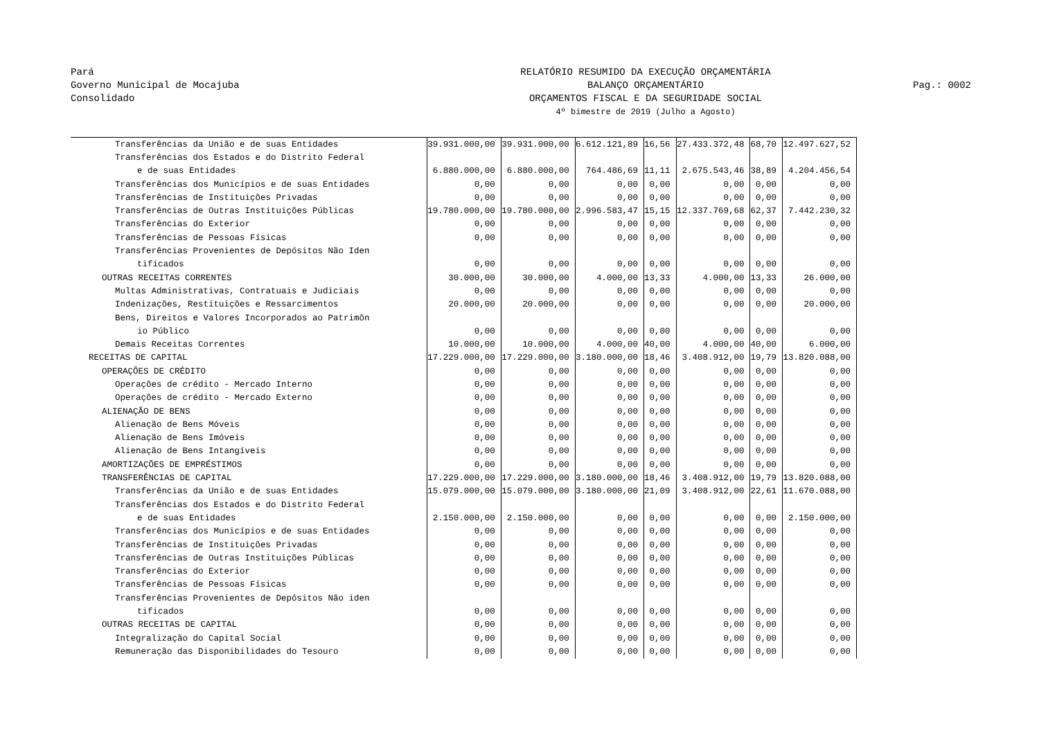Pará
Governo Municipal de Mocajuba
Consolidado
RELATÓRIO RESUMIDO DA EXECUÇÃO ORÇAMENTÁRIA
BALANÇO ORÇAMENTÁRIO
ORÇAMENTOS FISCAL E DA SEGURIDADE SOCIAL
4º bimestre de 2019 (Julho a Agosto)
Pag.: 0002
| Transferências da União e de suas Entidades | 39.931.000,00 | 39.931.000,00 | 6.612.121,89 | 16,56 | 27.433.372,48 | 68,70 | 12.497.627,52 |
| Transferências dos Estados e do Distrito Federal | | | | | | | |
| e de suas Entidades | 6.880.000,00 | 6.880.000,00 | 764.486,69 | 11,11 | 2.675.543,46 | 38,89 | 4.204.456,54 |
| Transferências dos Municípios e de suas Entidades | 0,00 | 0,00 | 0,00 | 0,00 | 0,00 | 0,00 | 0,00 |
| Transferências de Instituições Privadas | 0,00 | 0,00 | 0,00 | 0,00 | 0,00 | 0,00 | 0,00 |
| Transferências de Outras Instituições Públicas | 19.780.000,00 | 19.780.000,00 | 2.996.583,47 | 15,15 | 12.337.769,68 | 62,37 | 7.442.230,32 |
| Transferências do Exterior | 0,00 | 0,00 | 0,00 | 0,00 | 0,00 | 0,00 | 0,00 |
| Transferências de Pessoas Físicas | 0,00 | 0,00 | 0,00 | 0,00 | 0,00 | 0,00 | 0,00 |
| Transferências Provenientes de Depósitos Não Iden | | | | | | | |
| tificados | 0,00 | 0,00 | 0,00 | 0,00 | 0,00 | 0,00 | 0,00 |
| OUTRAS RECEITAS CORRENTES | 30.000,00 | 30.000,00 | 4.000,00 | 13,33 | 4.000,00 | 13,33 | 26.000,00 |
| Multas Administrativas, Contratuais e Judiciais | 0,00 | 0,00 | 0,00 | 0,00 | 0,00 | 0,00 | 0,00 |
| Indenizações, Restituições e Ressarcimentos | 20.000,00 | 20.000,00 | 0,00 | 0,00 | 0,00 | 0,00 | 20.000,00 |
| Bens, Direitos e Valores Incorporados ao Patrimôn | | | | | | | |
| io Público | 0,00 | 0,00 | 0,00 | 0,00 | 0,00 | 0,00 | 0,00 |
| Demais Receitas Correntes | 10.000,00 | 10.000,00 | 4.000,00 | 40,00 | 4.000,00 | 40,00 | 6.000,00 |
| RECEITAS DE CAPITAL | 17.229.000,00 | 17.229.000,00 | 3.180.000,00 | 18,46 | 3.408.912,00 | 19,79 | 13.820.088,00 |
| OPERAÇÕES DE CRÉDITO | 0,00 | 0,00 | 0,00 | 0,00 | 0,00 | 0,00 | 0,00 |
| Operações de crédito - Mercado Interno | 0,00 | 0,00 | 0,00 | 0,00 | 0,00 | 0,00 | 0,00 |
| Operações de crédito - Mercado Externo | 0,00 | 0,00 | 0,00 | 0,00 | 0,00 | 0,00 | 0,00 |
| ALIENAÇÃO DE BENS | 0,00 | 0,00 | 0,00 | 0,00 | 0,00 | 0,00 | 0,00 |
| Alienação de Bens Móveis | 0,00 | 0,00 | 0,00 | 0,00 | 0,00 | 0,00 | 0,00 |
| Alienação de Bens Imóveis | 0,00 | 0,00 | 0,00 | 0,00 | 0,00 | 0,00 | 0,00 |
| Alienação de Bens Intangíveis | 0,00 | 0,00 | 0,00 | 0,00 | 0,00 | 0,00 | 0,00 |
| AMORTIZAÇÕES DE EMPRÉSTIMOS | 0,00 | 0,00 | 0,00 | 0,00 | 0,00 | 0,00 | 0,00 |
| TRANSFERÊNCIAS DE CAPITAL | 17.229.000,00 | 17.229.000,00 | 3.180.000,00 | 18,46 | 3.408.912,00 | 19,79 | 13.820.088,00 |
| Transferências da União e de suas Entidades | 15.079.000,00 | 15.079.000,00 | 3.180.000,00 | 21,09 | 3.408.912,00 | 22,61 | 11.670.088,00 |
| Transferências dos Estados e do Distrito Federal | | | | | | | |
| e de suas Entidades | 2.150.000,00 | 2.150.000,00 | 0,00 | 0,00 | 0,00 | 0,00 | 2.150.000,00 |
| Transferências dos Municípios e de suas Entidades | 0,00 | 0,00 | 0,00 | 0,00 | 0,00 | 0,00 | 0,00 |
| Transferências de Instituições Privadas | 0,00 | 0,00 | 0,00 | 0,00 | 0,00 | 0,00 | 0,00 |
| Transferências de Outras Instituições Públicas | 0,00 | 0,00 | 0,00 | 0,00 | 0,00 | 0,00 | 0,00 |
| Transferências do Exterior | 0,00 | 0,00 | 0,00 | 0,00 | 0,00 | 0,00 | 0,00 |
| Transferências de Pessoas Físicas | 0,00 | 0,00 | 0,00 | 0,00 | 0,00 | 0,00 | 0,00 |
| Transferências Provenientes de Depósitos Não iden | | | | | | | |
| tificados | 0,00 | 0,00 | 0,00 | 0,00 | 0,00 | 0,00 | 0,00 |
| OUTRAS RECEITAS DE CAPITAL | 0,00 | 0,00 | 0,00 | 0,00 | 0,00 | 0,00 | 0,00 |
| Integralização do Capital Social | 0,00 | 0,00 | 0,00 | 0,00 | 0,00 | 0,00 | 0,00 |
| Remuneração das Disponibilidades do Tesouro | 0,00 | 0,00 | 0,00 | 0,00 | 0,00 | 0,00 | 0,00 |